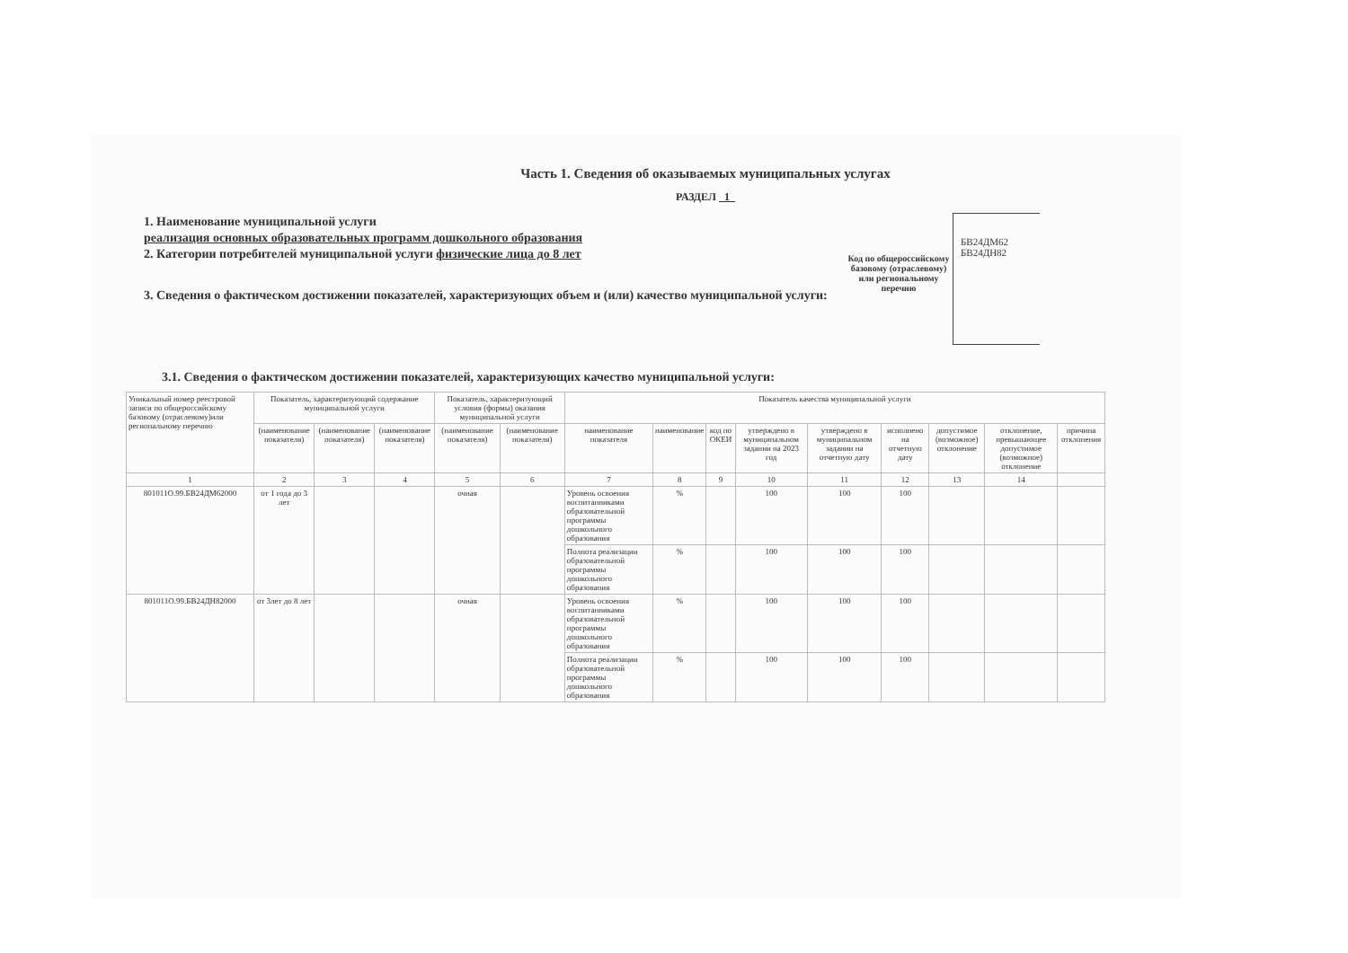Часть 1. Сведения об оказываемых муниципальных услугах
РАЗДЕЛ 1
1. Наименование муниципальной услуги
реализация основных образовательных программ дошкольного образования
2. Категории потребителей муниципальной услуги физические лица до 8 лет
3. Сведения о фактическом достижении показателей, характеризующих объем и (или) качество муниципальной услуги:
Код по общероссийскому базовому (отраслевому) или региональному перечню
БВ24ДМ62
БВ24ДН82
3.1. Сведения о фактическом достижении показателей, характеризующих качество муниципальной услуги:
| Уникальный номер реестровой записи по общероссийскому базовому (отраслевому)или региональному перечню | Показатель, характеризующий содержание муниципальной услуги | | | Показатель, характеризующий условия (формы) оказания муниципальной услуги | | Показатель качества муниципальной услуги | | | | | | | | |
| --- | --- | --- | --- | --- | --- | --- | --- | --- | --- | --- | --- | --- | --- | --- |
| | (наименование показателя) | (наименование показателя) | (наименование показателя) | (наименование показателя) | (наименование показателя) | наименование показателя | наименование | код по ОКЕИ | утверждено в муниципальном задании на 2023 год | утверждено в муниципальном задании на отчетную дату | исполнено на отчетную дату | допустимое (возможное) отклонение | отклонение, превышающее допустимое (возможное) отклонение | причина отклонения |
| 1 | 2 | 3 | 4 | 5 | 6 | 7 | 8 | 9 | 10 | 11 | 12 | 13 | 14 | |
| 801011О.99.БВ24ДМ62000 | от 1 года до 3 лет | | | очная | | Уровень освоения воспитанниками образовательной программы дошкольного образования | % | | 100 | 100 | 100 | | | |
| | | | | | | Полнота реализации образовательной программы дошкольного образования | % | | 100 | 100 | 100 | | | |
| 801011О.99.БВ24ДН82000 | от 3лет до 8 лет | | | очная | | Уровень освоения воспитанниками образовательной программы дошкольного образования | % | | 100 | 100 | 100 | | | |
| | | | | | | Полнота реализации образовательной программы дошкольного образования | % | | 100 | 100 | 100 | | | |